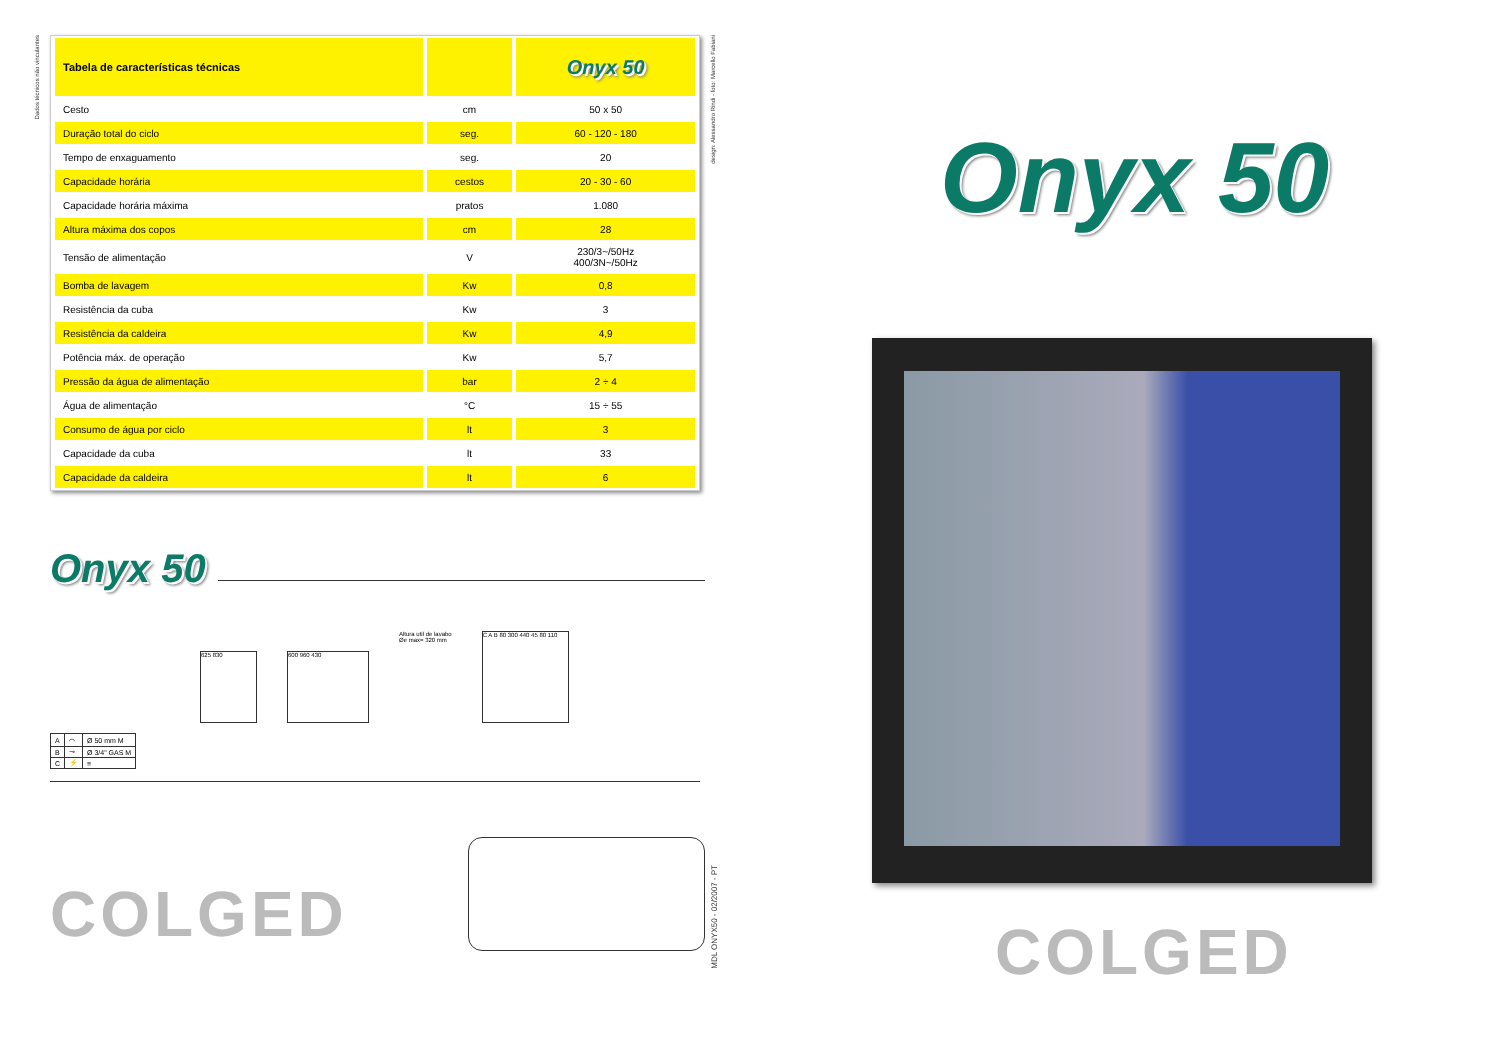Dados técnicos não vinculantes
design: Alessandro Rindi - foto: Marcello Fabiani
| Tabela de características técnicas | | Onyx 50 |
| --- | --- | --- |
| Cesto | cm | 50 x 50 |
| Duração total do ciclo | seg. | 60 - 120 - 180 |
| Tempo de enxaguamento | seg. | 20 |
| Capacidade horária | cestos | 20 - 30 - 60 |
| Capacidade horária máxima | pratos | 1.080 |
| Altura máxima dos copos | cm | 28 |
| Tensão de alimentação | V | 230/3~/50Hz 400/3N~/50Hz |
| Bomba de lavagem | Kw | 0,8 |
| Resistência da cuba | Kw | 3 |
| Resistência da caldeira | Kw | 4,9 |
| Potência máx. de operação | Kw | 5,7 |
| Pressão da água de alimentação | bar | 2 ÷ 4 |
| Água de alimentação | °C | 15 ÷ 55 |
| Consumo de água por ciclo | lt | 3 |
| Capacidade da cuba | lt | 33 |
| Capacidade da caldeira | lt | 6 |
Onyx 50
625 830 600 960 430
Altura util de lavabo
Øe max= 320 mm
C A B 80 300 440 45 80 110
| A | ⌒ | Ø 50 mm M |
| B | ⊸ | Ø 3/4" GAS M |
| C | ⚡ | ≡ |
COLGED
MDL ONYX50 - 02/2007 - PT
Onyx 50
COLGED